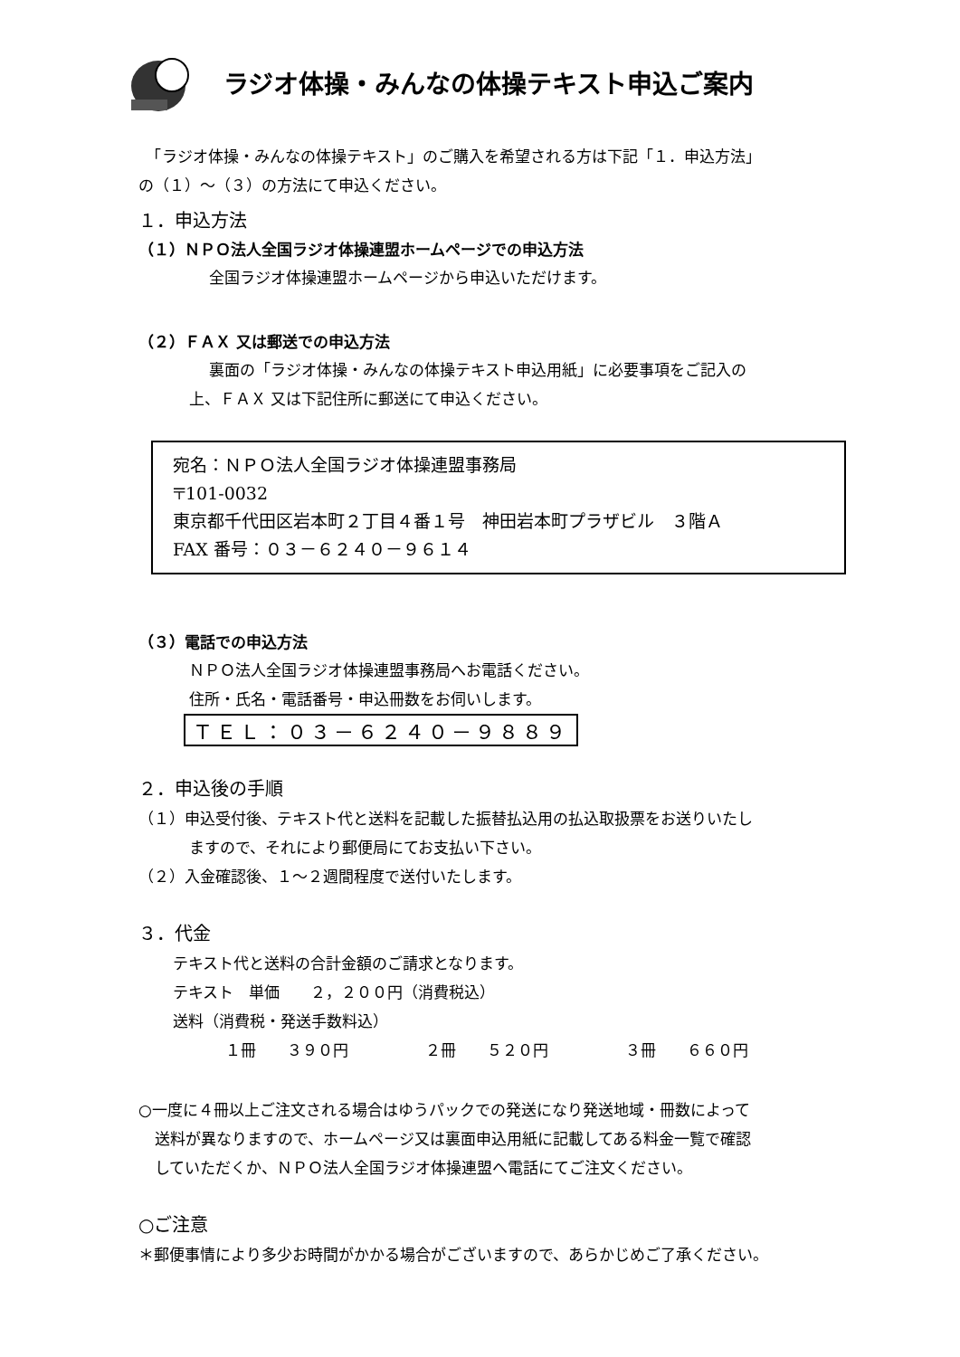ラジオ体操・みんなの体操テキスト申込ご案内
　「ラジオ体操・みんなの体操テキスト」のご購入を希望される方は下記「１．申込方法」
の（１）～（３）の方法にて申込ください。
１．申込方法
（１）ＮＰＯ法人全国ラジオ体操連盟ホームページでの申込方法
全国ラジオ体操連盟ホームページから申込いただけます。
（２）ＦＡＸ 又は郵送での申込方法
裏面の「ラジオ体操・みんなの体操テキスト申込用紙」に必要事項をご記入の
上、ＦＡＸ 又は下記住所に郵送にて申込ください。
宛名：ＮＰＯ法人全国ラジオ体操連盟事務局
〒101-0032
東京都千代田区岩本町２丁目４番１号　神田岩本町プラザビル　３階Ａ
FAX 番号：０３－６２４０－９６１４
（３）電話での申込方法
ＮＰＯ法人全国ラジオ体操連盟事務局へお電話ください。
住所・氏名・電話番号・申込冊数をお伺いします。
ＴＥＬ：０３－６２４０－９８８９
２．申込後の手順
（１）申込受付後、テキスト代と送料を記載した振替払込用の払込取扱票をお送りいたし
ますので、それにより郵便局にてお支払い下さい。
（２）入金確認後、１～２週間程度で送付いたします。
３．代金
テキスト代と送料の合計金額のご請求となります。
テキスト　単価　　２，２００円（消費税込）
送料（消費税・発送手数料込）
１冊　　３９０円　　　　　２冊　　５２０円　　　　　３冊　　６６０円
○一度に４冊以上ご注文される場合はゆうパックでの発送になり発送地域・冊数によって
送料が異なりますので、ホームページ又は裏面申込用紙に記載してある料金一覧で確認
していただくか、ＮＰＯ法人全国ラジオ体操連盟へ電話にてご注文ください。
○ご注意
＊郵便事情により多少お時間がかかる場合がございますので、あらかじめご了承ください。